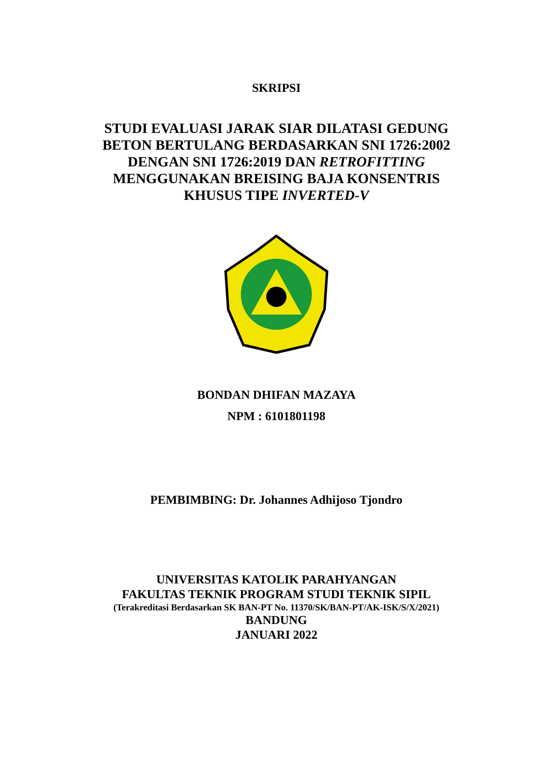SKRIPSI
STUDI EVALUASI JARAK SIAR DILATASI GEDUNG BETON BERTULANG BERDASARKAN SNI 1726:2002 DENGAN SNI 1726:2019 DAN RETROFITTING MENGGUNAKAN BREISING BAJA KONSENTRIS KHUSUS TIPE INVERTED-V
BONDAN DHIFAN MAZAYA
NPM : 6101801198
PEMBIMBING: Dr. Johannes Adhijoso Tjondro
UNIVERSITAS KATOLIK PARAHYANGAN
FAKULTAS TEKNIK PROGRAM STUDI TEKNIK SIPIL
(Terakreditasi Berdasarkan SK BAN-PT No. 11370/SK/BAN-PT/AK-ISK/S/X/2021)
BANDUNG
JANUARI 2022